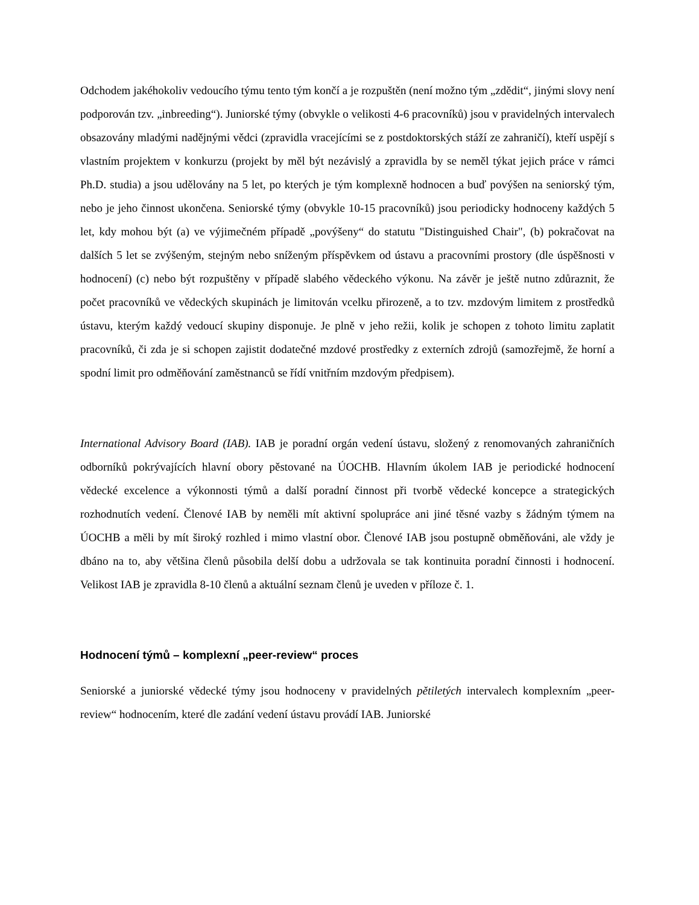Odchodem jakéhokoliv vedoucího týmu tento tým končí a je rozpuštěn (není možno tým „zdědit“, jinými slovy není podporován tzv. „inbreeding“). Juniorské týmy (obvykle o velikosti 4-6 pracovníků) jsou v pravidelných intervalech obsazovány mladými nadějnými vědci (zpravidla vracejícími se z postdoktorských stáží ze zahraničí), kteří uspějí s vlastním projektem v konkurzu (projekt by měl být nezávislý a zpravidla by se neměl týkat jejich práce v rámci Ph.D. studia) a jsou udělovány na 5 let, po kterých je tým komplexně hodnocen a buď povýšen na seniorský tým, nebo je jeho činnost ukončena. Seniorské týmy (obvykle 10-15 pracovníků) jsou periodicky hodnoceny každých 5 let, kdy mohou být (a) ve výjimečném případě „povýšeny“ do statutu "Distinguished Chair", (b) pokračovat na dalších 5 let se zvýšeným, stejným nebo sníženým příspěvkem od ústavu a pracovními prostory (dle úspěšnosti v hodnocení) (c) nebo být rozpuštěny v případě slabého vědeckého výkonu. Na závěr je ještě nutno zdůraznit, že počet pracovníků ve vědeckých skupinách je limitován vcelku přirozeně, a to tzv. mzdovým limitem z prostředků ústavu, kterým každý vedoucí skupiny disponuje. Je plně v jeho režii, kolik je schopen z tohoto limitu zaplatit pracovníků, či zda je si schopen zajistit dodatečné mzdové prostředky z externích zdrojů (samozřejmě, že horní a spodní limit pro odměňování zaměstnanců se řídí vnitřním mzdovým předpisem).
International Advisory Board (IAB). IAB je poradní orgán vedení ústavu, složený z renomovaných zahraničních odborníků pokrývajících hlavní obory pěstované na ÚOCHB. Hlavním úkolem IAB je periodické hodnocení vědecké excelence a výkonnosti týmů a další poradní činnost při tvorbě vědecké koncepce a strategických rozhodnutích vedení. Členové IAB by neměli mít aktivní spolupráce ani jiné těsné vazby s žádným týmem na ÚOCHB a měli by mít široký rozhled i mimo vlastní obor. Členové IAB jsou postupně obměňováni, ale vždy je dbáno na to, aby většina členů působila delší dobu a udržovala se tak kontinuita poradní činnosti i hodnocení. Velikost IAB je zpravidla 8-10 členů a aktuální seznam členů je uveden v příloze č. 1.
Hodnocení týmů – komplexní „peer-review“ proces
Seniorské a juniorské vědecké týmy jsou hodnoceny v pravidelných pětiletých intervalech komplexním „peer-review“ hodnocením, které dle zadání vedení ústavu provádí IAB. Juniorské